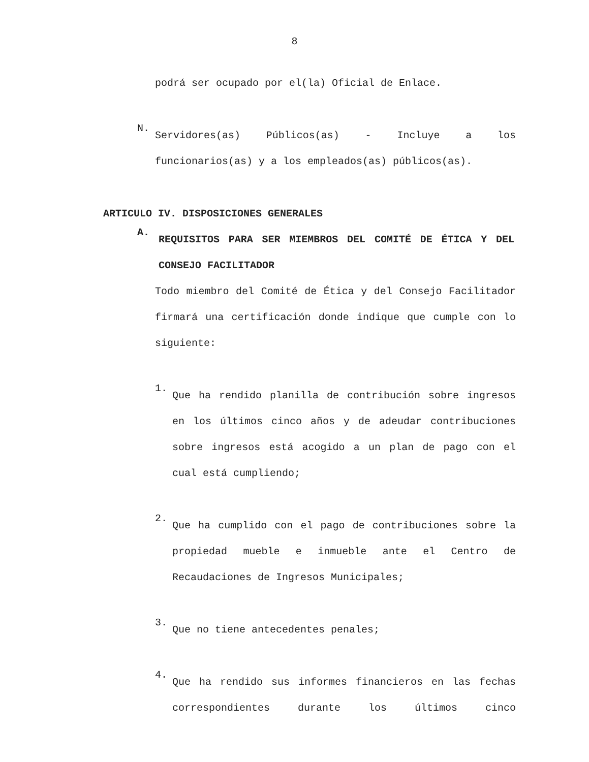8
podrá ser ocupado por el(la) Oficial de Enlace.
N.
Servidores(as) Públicos(as) - Incluye a los funcionarios(as) y a los empleados(as) públicos(as).
ARTICULO IV. DISPOSICIONES GENERALES
A.
REQUISITOS PARA SER MIEMBROS DEL COMITÉ DE ÉTICA Y DEL CONSEJO FACILITADOR
Todo miembro del Comité de Ética y del Consejo Facilitador firmará una certificación donde indique que cumple con lo siguiente:
1.
Que ha rendido planilla de contribución sobre ingresos en los últimos cinco años y de adeudar contribuciones sobre ingresos está acogido a un plan de pago con el cual está cumpliendo;
2.
Que ha cumplido con el pago de contribuciones sobre la propiedad mueble e inmueble ante el Centro de Recaudaciones de Ingresos Municipales;
3.
Que no tiene antecedentes penales;
4.
Que ha rendido sus informes financieros en las fechas correspondientes durante los últimos cinco